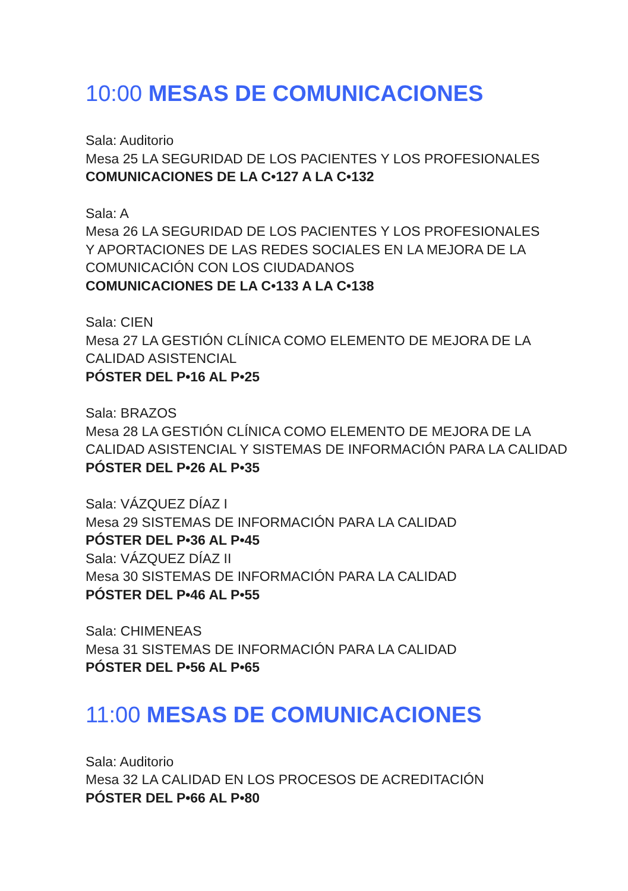10:00 MESAS DE COMUNICACIONES
Sala: Auditorio
Mesa 25 LA SEGURIDAD DE LOS PACIENTES Y LOS PROFESIONALES
COMUNICACIONES DE LA C•127 A LA C•132
Sala: A
Mesa 26 LA SEGURIDAD DE LOS PACIENTES Y LOS PROFESIONALES
Y APORTACIONES DE LAS REDES SOCIALES EN LA MEJORA DE LA
COMUNICACIÓN CON LOS CIUDADANOS
COMUNICACIONES DE LA C•133 A LA C•138
Sala: CIEN
Mesa 27 LA GESTIÓN CLÍNICA COMO ELEMENTO DE MEJORA DE LA
CALIDAD ASISTENCIAL
PÓSTER DEL P•16 AL P•25
Sala: BRAZOS
Mesa 28 LA GESTIÓN CLÍNICA COMO ELEMENTO DE MEJORA DE LA
CALIDAD ASISTENCIAL Y SISTEMAS DE INFORMACIÓN PARA LA CALIDAD
PÓSTER DEL P•26 AL P•35
Sala: VÁZQUEZ DÍAZ I
Mesa 29 SISTEMAS DE INFORMACIÓN PARA LA CALIDAD
PÓSTER DEL P•36 AL P•45
Sala: VÁZQUEZ DÍAZ II
Mesa 30 SISTEMAS DE INFORMACIÓN PARA LA CALIDAD
PÓSTER DEL P•46 AL P•55
Sala: CHIMENEAS
Mesa 31 SISTEMAS DE INFORMACIÓN PARA LA CALIDAD
PÓSTER DEL P•56 AL P•65
11:00 MESAS DE COMUNICACIONES
Sala: Auditorio
Mesa 32 LA CALIDAD EN LOS PROCESOS DE ACREDITACIÓN
PÓSTER DEL P•66 AL P•80